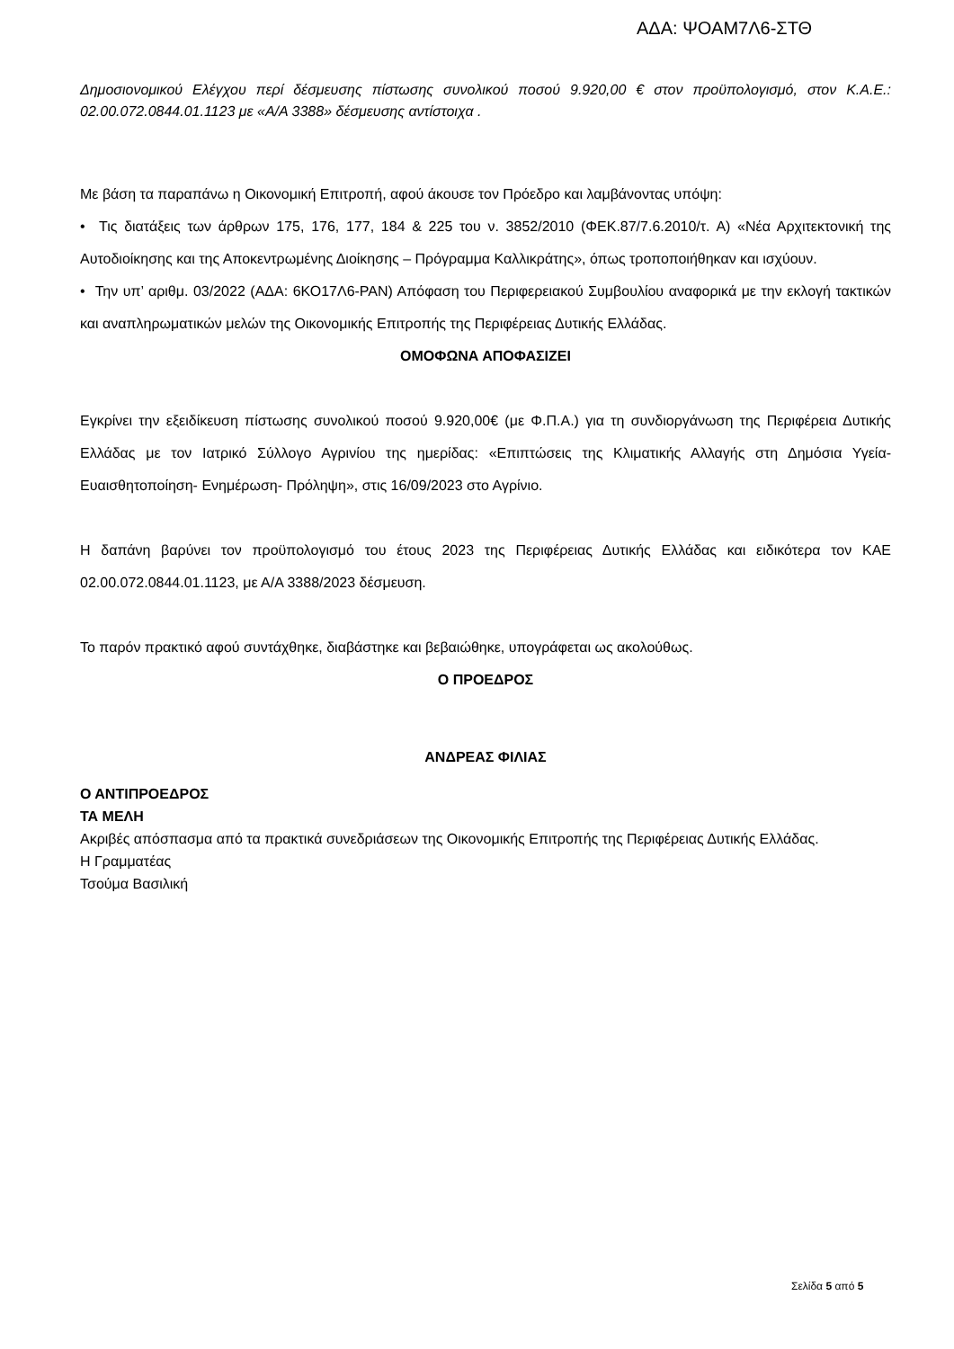ΑΔΑ: ΨΟΑΜ7Λ6-ΣΤΘ
Δημοσιονομικού Ελέγχου περί δέσμευσης πίστωσης συνολικού ποσού 9.920,00 € στον προϋπολογισμό, στον Κ.Α.Ε.: 02.00.072.0844.01.1123 με «Α/Α 3388» δέσμευσης αντίστοιχα .
Με βάση τα παραπάνω η Οικονομική Επιτροπή, αφού άκουσε τον Πρόεδρο και λαμβάνοντας υπόψη:
• Τις διατάξεις των άρθρων 175, 176, 177, 184 & 225 του ν. 3852/2010 (ΦΕΚ.87/7.6.2010/τ. Α) «Νέα Αρχιτεκτονική της Αυτοδιοίκησης και της Αποκεντρωμένης Διοίκησης – Πρόγραμμα Καλλικράτης», όπως τροποποιήθηκαν και ισχύουν.
• Την υπ’ αριθμ. 03/2022 (ΑΔΑ: 6ΚΟ17Λ6-ΡΑΝ) Απόφαση του Περιφερειακού Συμβουλίου αναφορικά με την εκλογή τακτικών και αναπληρωματικών μελών της Οικονομικής Επιτροπής της Περιφέρειας Δυτικής Ελλάδας.
ΟΜΟΦΩΝΑ ΑΠΟΦΑΣΙΖΕΙ
Εγκρίνει την εξειδίκευση πίστωσης συνολικού ποσού 9.920,00€ (με Φ.Π.Α.) για τη συνδιοργάνωση της Περιφέρεια Δυτικής Ελλάδας με τον Ιατρικό Σύλλογο Αγρινίου της ημερίδας: «Επιπτώσεις της Κλιματικής Αλλαγής στη Δημόσια Υγεία- Ευαισθητοποίηση- Ενημέρωση- Πρόληψη», στις 16/09/2023 στο Αγρίνιο.
Η δαπάνη βαρύνει τον προϋπολογισμό του έτους 2023 της Περιφέρειας Δυτικής Ελλάδας και ειδικότερα τον ΚΑΕ 02.00.072.0844.01.1123, με Α/Α 3388/2023 δέσμευση.
Το παρόν πρακτικό αφού συντάχθηκε, διαβάστηκε και βεβαιώθηκε, υπογράφεται ως ακολούθως.
Ο ΠΡΟΕΔΡΟΣ
ΑΝΔΡΕΑΣ ΦΙΛΙΑΣ
Ο ΑΝΤΙΠΡΟΕΔΡΟΣ
ΤΑ ΜΕΛΗ
Ακριβές απόσπασμα από τα πρακτικά συνεδριάσεων της Οικονομικής Επιτροπής της Περιφέρειας Δυτικής Ελλάδας.
Η Γραμματέας
Τσούμα Βασιλική
Σελίδα 5 από 5